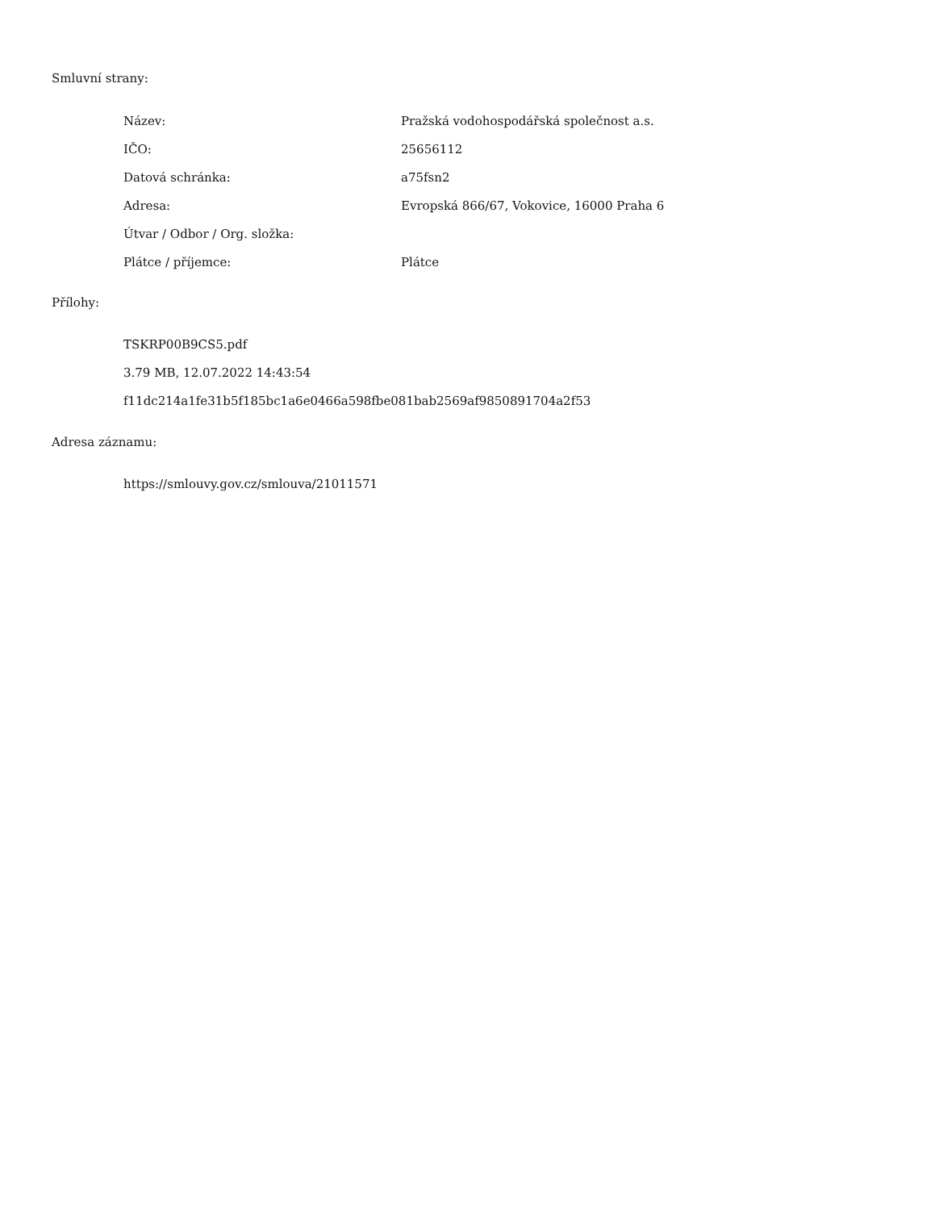Smluvní strany:
| Název: | Pražská vodohospodářská společnost a.s. |
| IČO: | 25656112 |
| Datová schránka: | a75fsn2 |
| Adresa: | Evropská 866/67, Vokovice, 16000 Praha 6 |
| Útvar / Odbor / Org. složka: | |
| Plátce / příjemce: | Plátce |
Přílohy:
TSKRP00B9CS5.pdf
3.79 MB, 12.07.2022 14:43:54
f11dc214a1fe31b5f185bc1a6e0466a598fbe081bab2569af9850891704a2f53
Adresa záznamu:
https://smlouvy.gov.cz/smlouva/21011571